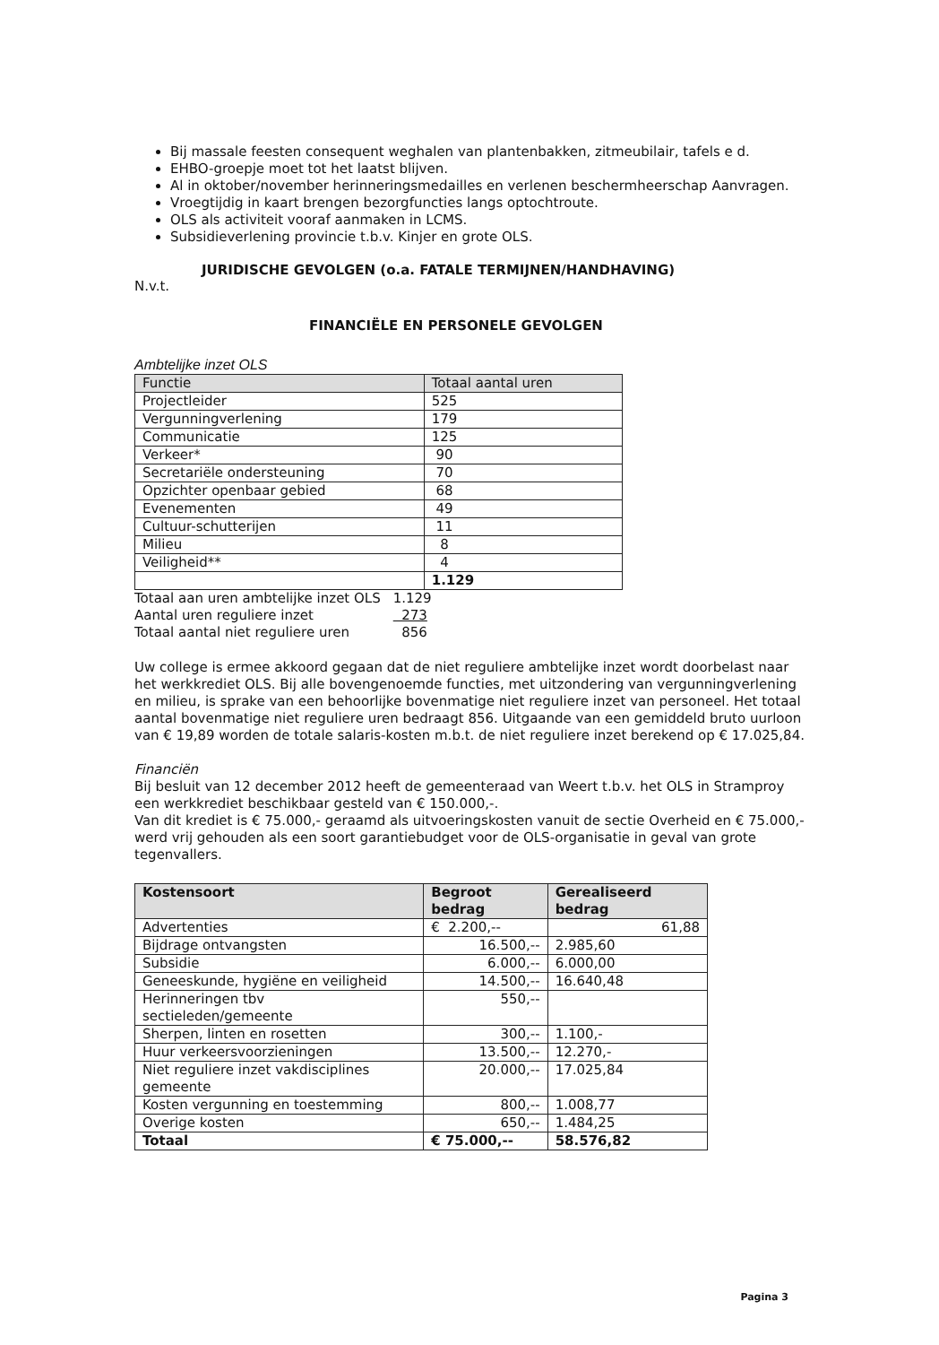Bij massale feesten consequent weghalen van plantenbakken, zitmeubilair, tafels e d.
EHBO-groepje moet tot het laatst blijven.
Al in oktober/november herinneringsmedailles en verlenen beschermheerschap Aanvragen.
Vroegtijdig in kaart brengen bezorgfuncties langs optochtroute.
OLS als activiteit vooraf aanmaken in LCMS.
Subsidieverlening provincie t.b.v. Kinjer en grote OLS.
JURIDISCHE GEVOLGEN (o.a. FATALE TERMIJNEN/HANDHAVING)
N.v.t.
FINANCIËLE EN PERSONELE GEVOLGEN
Ambtelijke inzet OLS
| Functie | Totaal aantal uren |
| --- | --- |
| Projectleider | 525 |
| Vergunningverlening | 179 |
| Communicatie | 125 |
| Verkeer* | 90 |
| Secretariële ondersteuning | 70 |
| Opzichter openbaar gebied | 68 |
| Evenementen | 49 |
| Cultuur-schutterijen | 11 |
| Milieu | 8 |
| Veiligheid** | 4 |
| | 1.129 |
| Totaal aan uren ambtelijke inzet OLS | 1.129 |
| Aantal uren reguliere inzet | 273 |
| Totaal aantal niet reguliere uren | 856 |
Uw college is ermee akkoord gegaan dat de niet reguliere ambtelijke inzet wordt doorbelast naar het werkkrediet OLS. Bij alle bovengenoemde functies, met uitzondering van vergunningverlening en milieu, is sprake van een behoorlijke bovenmatige niet reguliere inzet van personeel. Het totaal aantal bovenmatige niet reguliere uren bedraagt 856. Uitgaande van een gemiddeld bruto uurloon van € 19,89 worden de totale salaris-kosten m.b.t. de niet reguliere inzet berekend op € 17.025,84.
Financiën
Bij besluit van 12 december 2012 heeft de gemeenteraad van Weert t.b.v. het OLS in Stramproy een werkkrediet beschikbaar gesteld van € 150.000,-.
Van dit krediet is € 75.000,- geraamd als uitvoeringskosten vanuit de sectie Overheid en € 75.000,- werd vrij gehouden als een soort garantiebudget voor de OLS-organisatie in geval van grote tegenvallers.
| Kostensoort | Begroot bedrag | Gerealiseerd bedrag |
| --- | --- | --- |
| Advertenties | € 2.200,-- | 61,88 |
| Bijdrage ontvangsten | 16.500,-- | 2.985,60 |
| Subsidie | 6.000,-- | 6.000,00 |
| Geneeskunde, hygiëne en veiligheid | 14.500,-- | 16.640,48 |
| Herinneringen tbv sectieleden/gemeente | 550,-- | |
| Sherpen, linten en rosetten | 300,-- | 1.100,- |
| Huur verkeersvoorzieningen | 13.500,-- | 12.270,- |
| Niet reguliere inzet vakdisciplines gemeente | 20.000,-- | 17.025,84 |
| Kosten vergunning en toestemming | 800,-- | 1.008,77 |
| Overige kosten | 650,-- | 1.484,25 |
| Totaal | € 75.000,-- | 58.576,82 |
Pagina 3